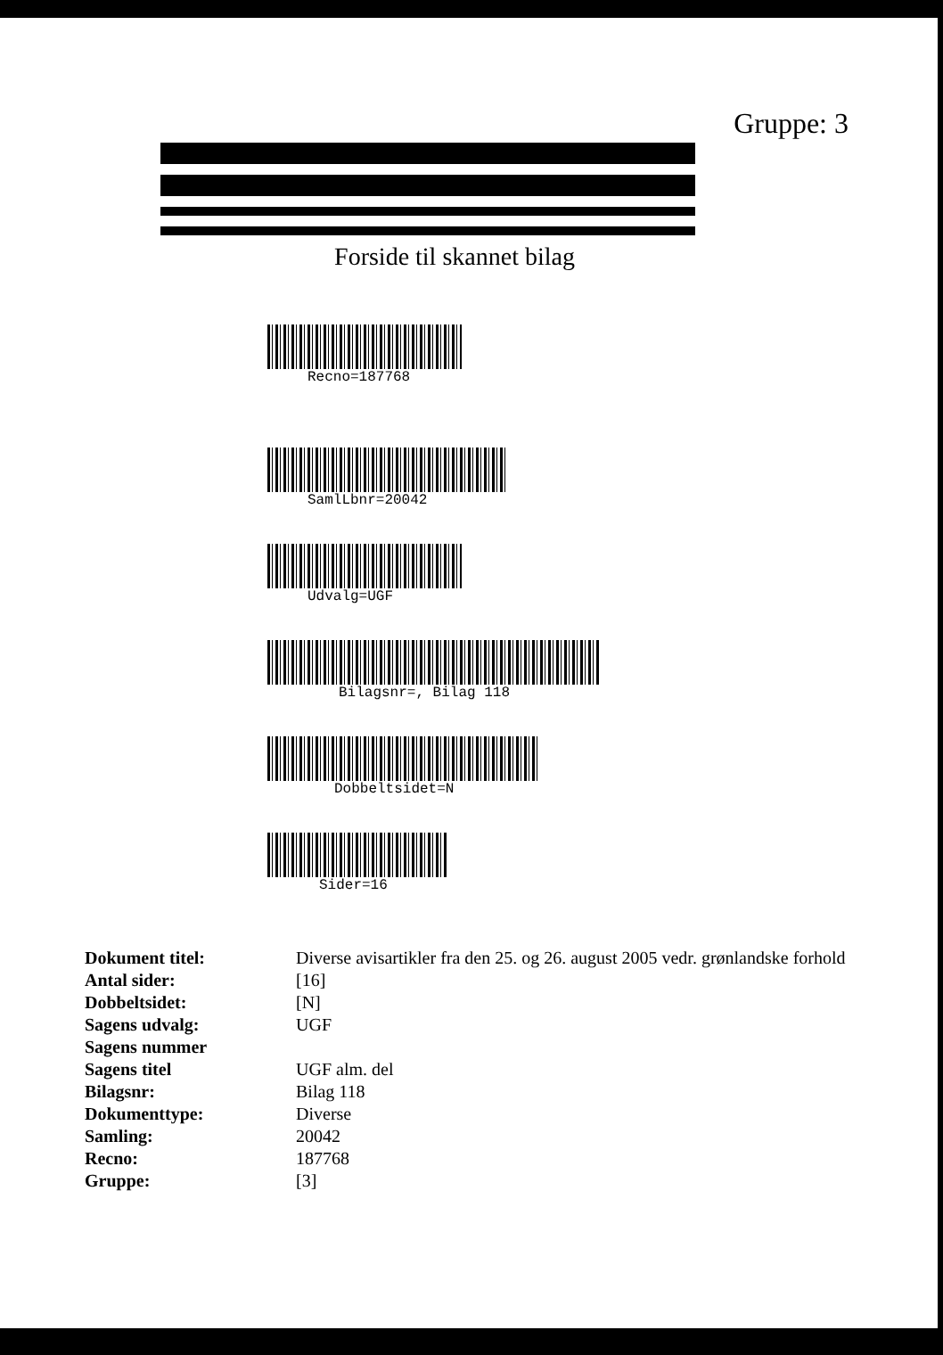Gruppe: 3
Forside til skannet bilag
Recno=187768
SamlLbnr=20042
Udvalg=UGF
Bilagsnr=, Bilag 118
Dobbeltsidet=N
Sider=16
| Dokument titel: | Diverse avisartikler fra den 25. og 26. august 2005 vedr. grønlandske forhold |
| Antal sider: | [16] |
| Dobbeltsidet: | [N] |
| Sagens udvalg: | UGF |
| Sagens nummer | |
| Sagens titel | UGF alm. del |
| Bilagsnr: | Bilag 118 |
| Dokumenttype: | Diverse |
| Samling: | 20042 |
| Recno: | 187768 |
| Gruppe: | [3] |